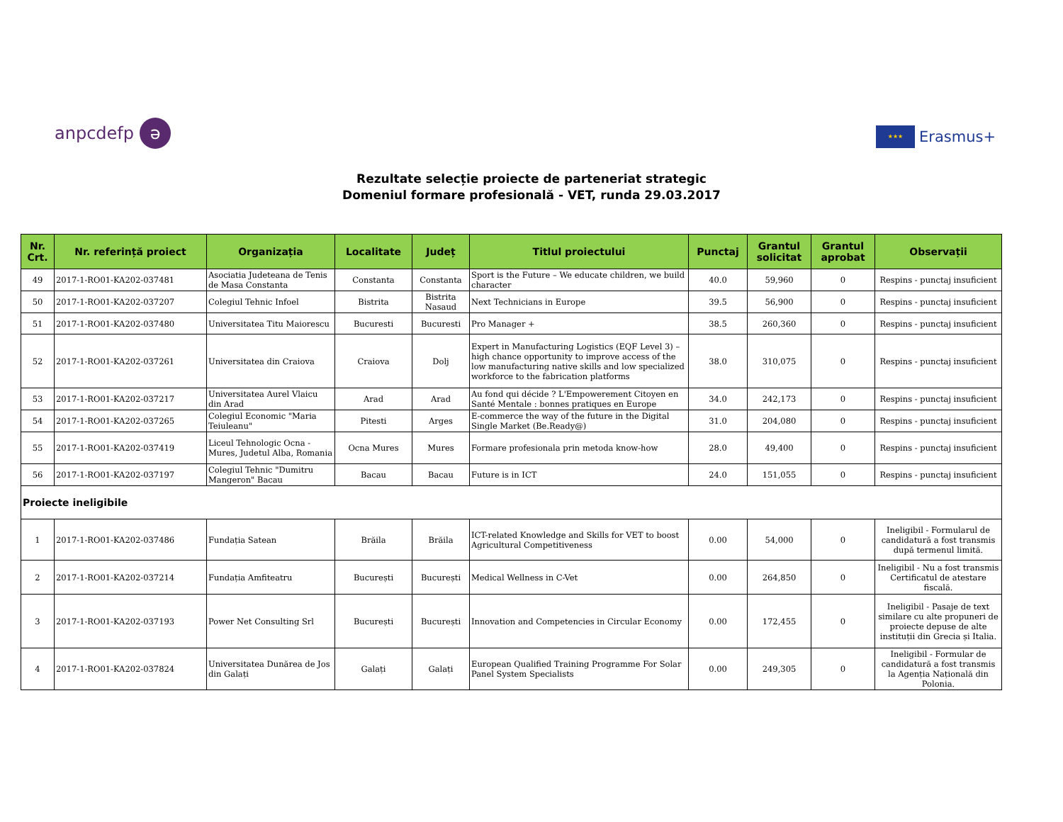anpcdefp ə
★★★ Erasmus+
Rezultate selecție proiecte de parteneriat strategic
Domeniul formare profesională - VET, runda 29.03.2017
| Nr. Crt. | Nr. referință proiect | Organizația | Localitate | Județ | Titlul proiectului | Punctaj | Grantul solicitat | Grantul aprobat | Observații |
| --- | --- | --- | --- | --- | --- | --- | --- | --- | --- |
| 49 | 2017-1-RO01-KA202-037481 | Asociatia Judeteana de Tenis de Masa Constanta | Constanta | Constanta | Sport is the Future – We educate children, we build character | 40.0 | 59,960 | 0 | Respins - punctaj insuficient |
| 50 | 2017-1-RO01-KA202-037207 | Colegiul Tehnic Infoel | Bistrita | Bistrita Nasaud | Next Technicians in Europe | 39.5 | 56,900 | 0 | Respins - punctaj insuficient |
| 51 | 2017-1-RO01-KA202-037480 | Universitatea Titu Maiorescu | Bucuresti | Bucuresti | Pro Manager + | 38.5 | 260,360 | 0 | Respins - punctaj insuficient |
| 52 | 2017-1-RO01-KA202-037261 | Universitatea din Craiova | Craiova | Dolj | Expert in Manufacturing Logistics (EQF Level 3) – high chance opportunity to improve access of the low manufacturing native skills and low specialized workforce to the fabrication platforms | 38.0 | 310,075 | 0 | Respins - punctaj insuficient |
| 53 | 2017-1-RO01-KA202-037217 | Universitatea Aurel Vlaicu din Arad | Arad | Arad | Au fond qui décide ? L'Empowerement Citoyen en Santé Mentale : bonnes pratiques en Europe | 34.0 | 242,173 | 0 | Respins - punctaj insuficient |
| 54 | 2017-1-RO01-KA202-037265 | Colegiul Economic "Maria Teiuleanu" | Pitesti | Arges | E-commerce the way of the future in the Digital Single Market (Be.Ready@) | 31.0 | 204,080 | 0 | Respins - punctaj insuficient |
| 55 | 2017-1-RO01-KA202-037419 | Liceul Tehnologic Ocna - Mures, Judetul Alba, Romania | Ocna Mures | Mures | Formare profesionala prin metoda know-how | 28.0 | 49,400 | 0 | Respins - punctaj insuficient |
| 56 | 2017-1-RO01-KA202-037197 | Colegiul Tehnic "Dumitru Mangeron" Bacau | Bacau | Bacau | Future is in ICT | 24.0 | 151,055 | 0 | Respins - punctaj insuficient |
| Proiecte ineligibile | | | | | | | | | |
| 1 | 2017-1-RO01-KA202-037486 | Fundația Satean | Brăila | Brăila | ICT-related Knowledge and Skills for VET to boost Agricultural Competitiveness | 0.00 | 54,000 | 0 | Ineligibil - Formularul de candidatură a fost transmis după termenul limită. |
| 2 | 2017-1-RO01-KA202-037214 | Fundația Amfiteatru | București | București | Medical Wellness in C-Vet | 0.00 | 264,850 | 0 | Ineligibil - Nu a fost transmis Certificatul de atestare fiscală. |
| 3 | 2017-1-RO01-KA202-037193 | Power Net Consulting Srl | București | București | Innovation and Competencies in Circular Economy | 0.00 | 172,455 | 0 | Ineligibil - Pasaje de text similare cu alte propuneri de proiecte depuse de alte instituții din Grecia și Italia. |
| 4 | 2017-1-RO01-KA202-037824 | Universitatea Dunărea de Jos din Galați | Galați | Galați | European Qualified Training Programme For Solar Panel System Specialists | 0.00 | 249,305 | 0 | Ineligibil - Formular de candidatură a fost transmis la Agenția Națională din Polonia. |